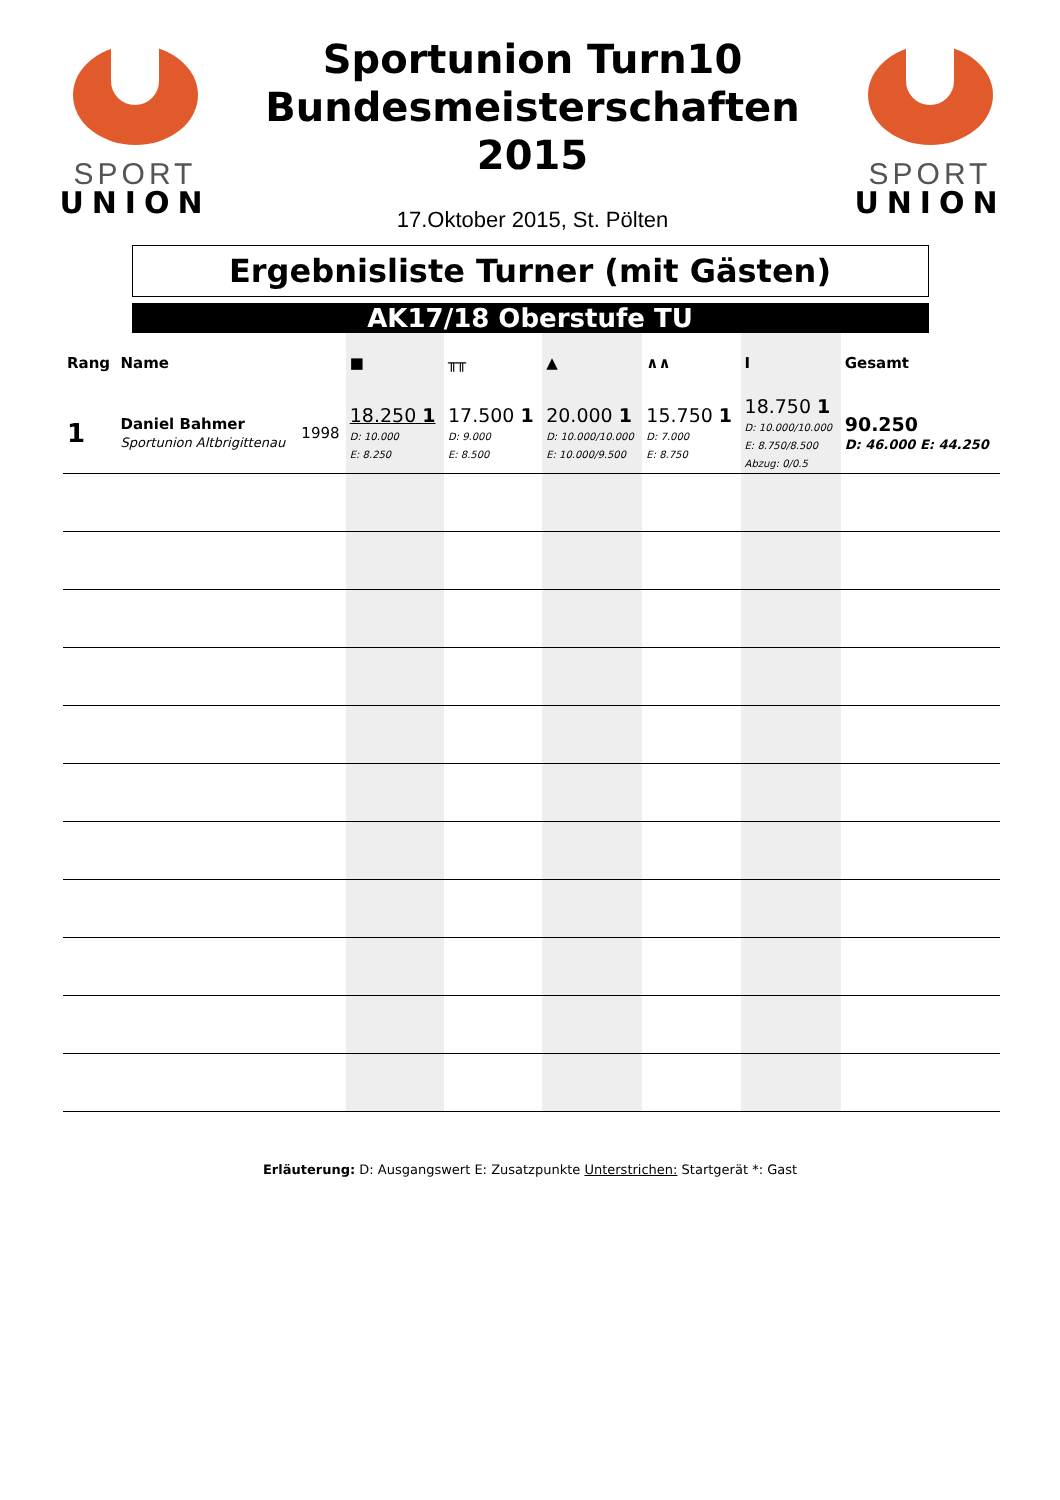SPORT
UNION
Sportunion Turn10
Bundesmeisterschaften
2015
17.Oktober 2015, St. Pölten
SPORT
UNION
Ergebnisliste Turner (mit Gästen)
AK17/18 Oberstufe TU
| Rang | Name | | ■ | ╥╥ | ▲ | ∧∧ | I | Gesamt |
| --- | --- | --- | --- | --- | --- | --- | --- | --- |
| 1 | Daniel Bahmer Sportunion Altbrigittenau | 1998 | 18.250 1 D: 10.000 E: 8.250 | 17.500 1 D: 9.000 E: 8.500 | 20.000 1 D: 10.000/10.000 E: 10.000/9.500 | 15.750 1 D: 7.000 E: 8.750 | 18.750 1 D: 10.000/10.000 E: 8.750/8.500 Abzug: 0/0.5 | 90.250 D: 46.000 E: 44.250 |
Erläuterung: D: Ausgangswert E: Zusatzpunkte Unterstrichen: Startgerät *: Gast